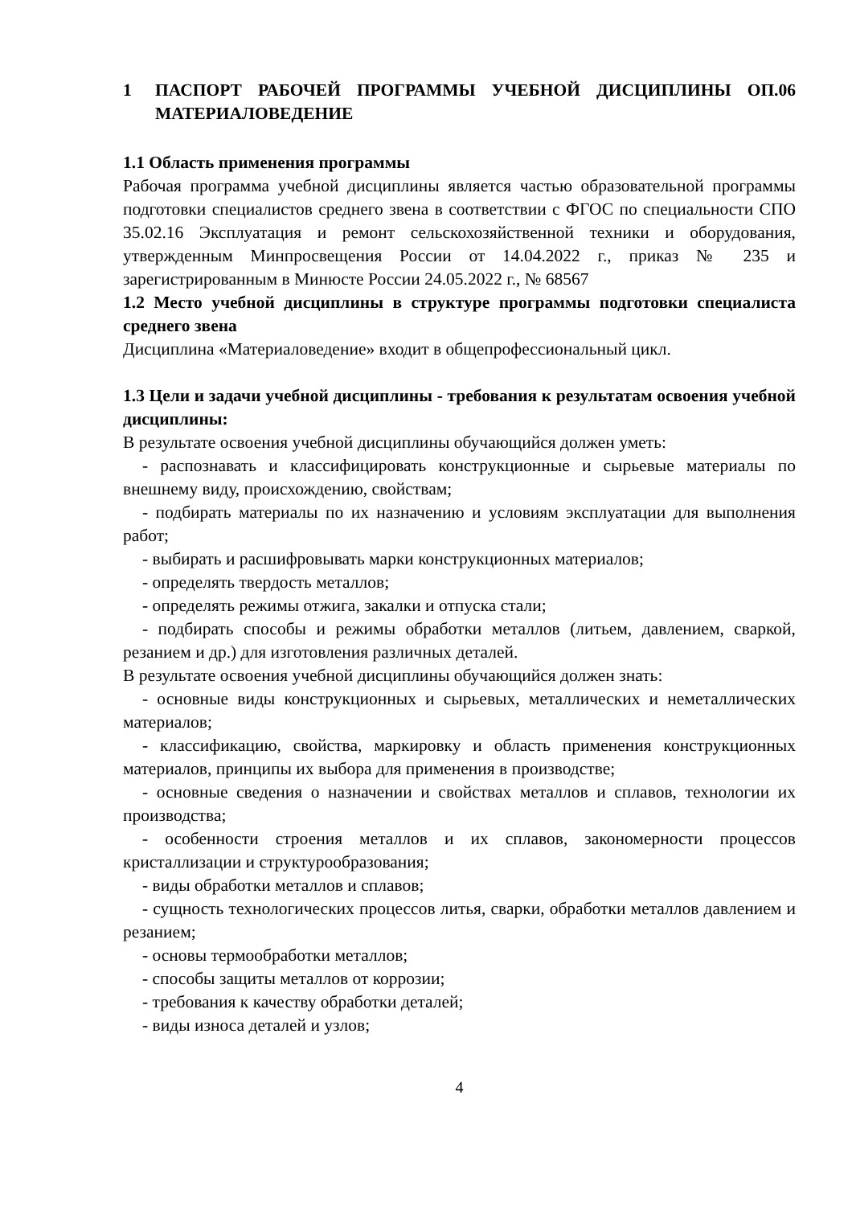1 ПАСПОРТ РАБОЧЕЙ ПРОГРАММЫ УЧЕБНОЙ ДИСЦИПЛИНЫ ОП.06 МАТЕРИАЛОВЕДЕНИЕ
1.1 Область применения программы
Рабочая программа учебной дисциплины является частью образовательной программы подготовки специалистов среднего звена в соответствии с ФГОС по специальности СПО 35.02.16 Эксплуатация и ремонт сельскохозяйственной техники и оборудования, утвержденным Минпросвещения России от 14.04.2022 г., приказ № 235 и зарегистрированным в Минюсте России 24.05.2022 г., № 68567
1.2 Место учебной дисциплины в структуре программы подготовки специалиста среднего звена
Дисциплина «Материаловедение» входит в общепрофессиональный цикл.
1.3 Цели и задачи учебной дисциплины - требования к результатам освоения учебной дисциплины:
В результате освоения учебной дисциплины обучающийся должен уметь:
- распознавать и классифицировать конструкционные и сырьевые материалы по внешнему виду, происхождению, свойствам;
- подбирать материалы по их назначению и условиям эксплуатации для выполнения работ;
- выбирать и расшифровывать марки конструкционных материалов;
- определять твердость металлов;
- определять режимы отжига, закалки и отпуска стали;
- подбирать способы и режимы обработки металлов (литьем, давлением, сваркой, резанием и др.) для изготовления различных деталей.
В результате освоения учебной дисциплины обучающийся должен знать:
- основные виды конструкционных и сырьевых, металлических и неметаллических материалов;
- классификацию, свойства, маркировку и область применения конструкционных материалов, принципы их выбора для применения в производстве;
- основные сведения о назначении и свойствах металлов и сплавов, технологии их производства;
- особенности строения металлов и их сплавов, закономерности процессов кристаллизации и структурообразования;
- виды обработки металлов и сплавов;
- сущность технологических процессов литья, сварки, обработки металлов давлением и резанием;
- основы термообработки металлов;
- способы защиты металлов от коррозии;
- требования к качеству обработки деталей;
- виды износа деталей и узлов;
4